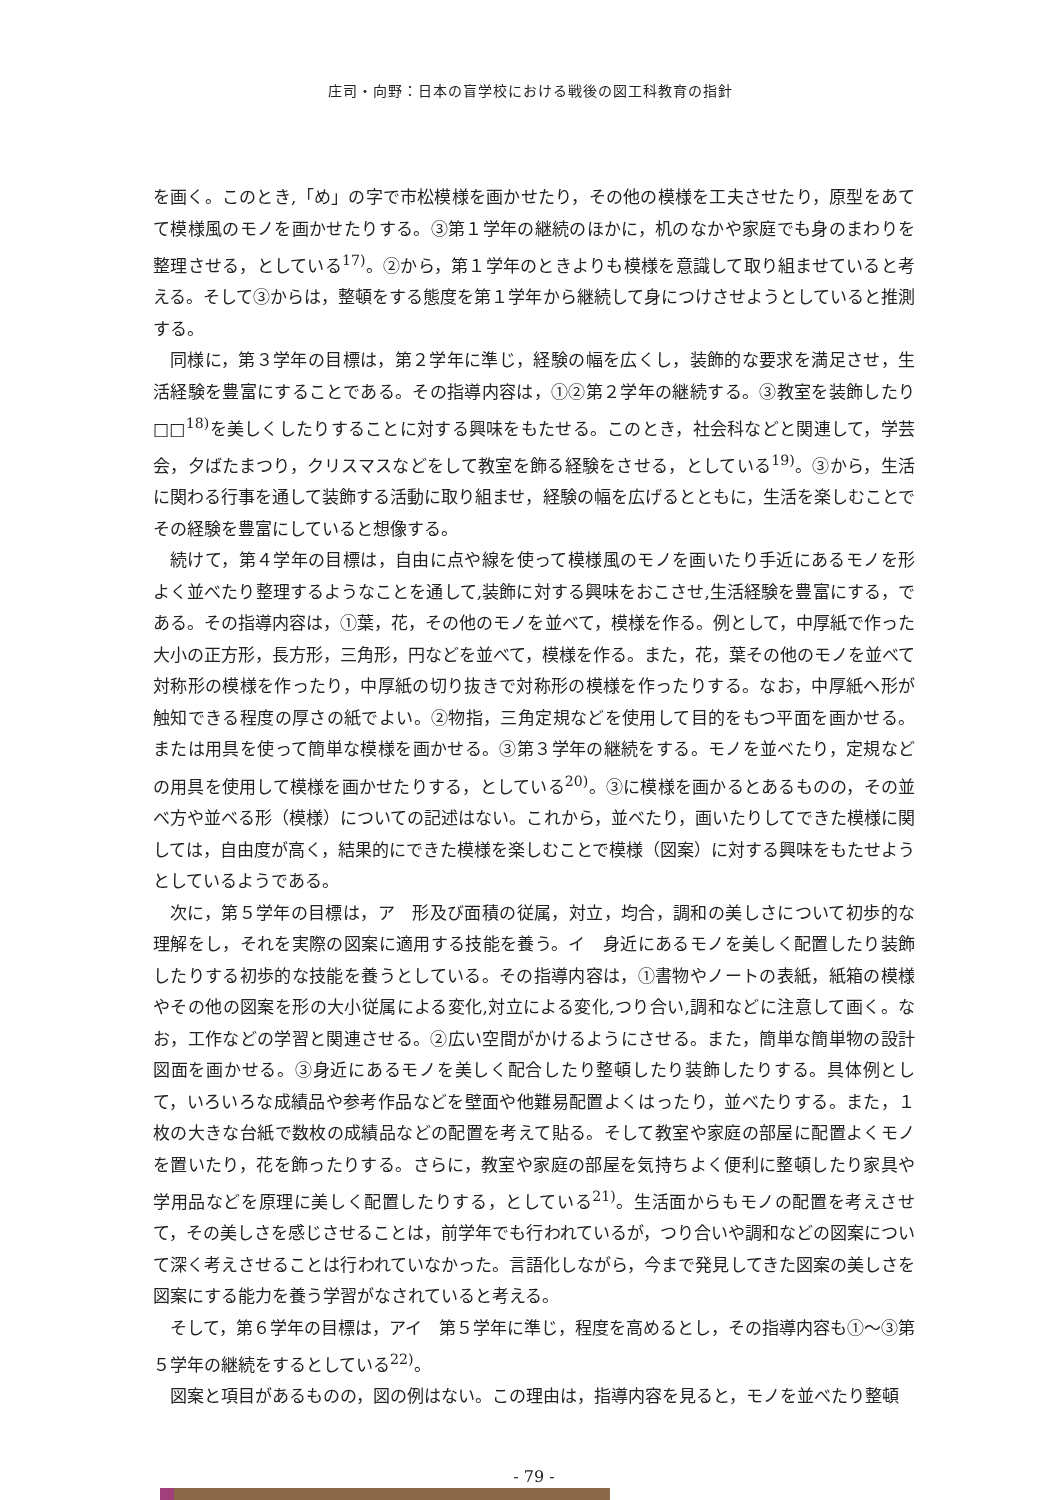庄司・向野：日本の盲学校における戦後の図工科教育の指針
を画く。このとき,「め」の字で市松模様を画かせたり，その他の模様を工夫させたり，原型をあてて模様風のモノを画かせたりする。③第１学年の継続のほかに，机のなかや家庭でも身のまわりを整理させる，としている<sup>17)</sup>。②から，第１学年のときよりも模様を意識して取り組ませていると考える。そして③からは，整頓をする態度を第１学年から継続して身につけさせようとしていると推測する。
同様に，第３学年の目標は，第２学年に準じ，経験の幅を広くし，装飾的な要求を満足させ，生活経験を豊富にすることである。その指導内容は，①②第２学年の継続する。③教室を装飾したり□□<sup>18)</sup>を美しくしたりすることに対する興味をもたせる。このとき，社会科などと関連して，学芸会，夕ばたまつり，クリスマスなどをして教室を飾る経験をさせる，としている<sup>19)</sup>。③から，生活に関わる行事を通して装飾する活動に取り組ませ，経験の幅を広げるとともに，生活を楽しむことでその経験を豊富にしていると想像する。
続けて，第４学年の目標は，自由に点や線を使って模様風のモノを画いたり手近にあるモノを形よく並べたり整理するようなことを通して,装飾に対する興味をおこさせ,生活経験を豊富にする，である。その指導内容は，①葉，花，その他のモノを並べて，模様を作る。例として，中厚紙で作った大小の正方形，長方形，三角形，円などを並べて，模様を作る。また，花，葉その他のモノを並べて対称形の模様を作ったり，中厚紙の切り抜きで対称形の模様を作ったりする。なお，中厚紙へ形が触知できる程度の厚さの紙でよい。②物指，三角定規などを使用して目的をもつ平面を画かせる。または用具を使って簡単な模様を画かせる。③第３学年の継続をする。モノを並べたり，定規などの用具を使用して模様を画かせたりする，としている<sup>20)</sup>。③に模様を画かるとあるものの，その並べ方や並べる形（模様）についての記述はない。これから，並べたり，画いたりしてできた模様に関しては，自由度が高く，結果的にできた模様を楽しむことで模様（図案）に対する興味をもたせようとしているようである。
次に，第５学年の目標は，ア　形及び面積の従属，対立，均合，調和の美しさについて初歩的な理解をし，それを実際の図案に適用する技能を養う。イ　身近にあるモノを美しく配置したり装飾したりする初歩的な技能を養うとしている。その指導内容は，①書物やノートの表紙，紙箱の模様やその他の図案を形の大小従属による変化,対立による変化,つり合い,調和などに注意して画く。なお，工作などの学習と関連させる。②広い空間がかけるようにさせる。また，簡単な簡単物の設計図面を画かせる。③身近にあるモノを美しく配合したり整頓したり装飾したりする。具体例として，いろいろな成績品や参考作品などを壁面や他難易配置よくはったり，並べたりする。また，１枚の大きな台紙で数枚の成績品などの配置を考えて貼る。そして教室や家庭の部屋に配置よくモノを置いたり，花を飾ったりする。さらに，教室や家庭の部屋を気持ちよく便利に整頓したり家具や学用品などを原理に美しく配置したりする，としている<sup>21)</sup>。生活面からもモノの配置を考えさせて，その美しさを感じさせることは，前学年でも行われているが，つり合いや調和などの図案について深く考えさせることは行われていなかった。言語化しながら，今まで発見してきた図案の美しさを図案にする能力を養う学習がなされていると考える。
そして，第６学年の目標は，アイ　第５学年に準じ，程度を高めるとし，その指導内容も①～③第５学年の継続をするとしている<sup>22)</sup>。
図案と項目があるものの，図の例はない。この理由は，指導内容を見ると，モノを並べたり整頓
- 79 -